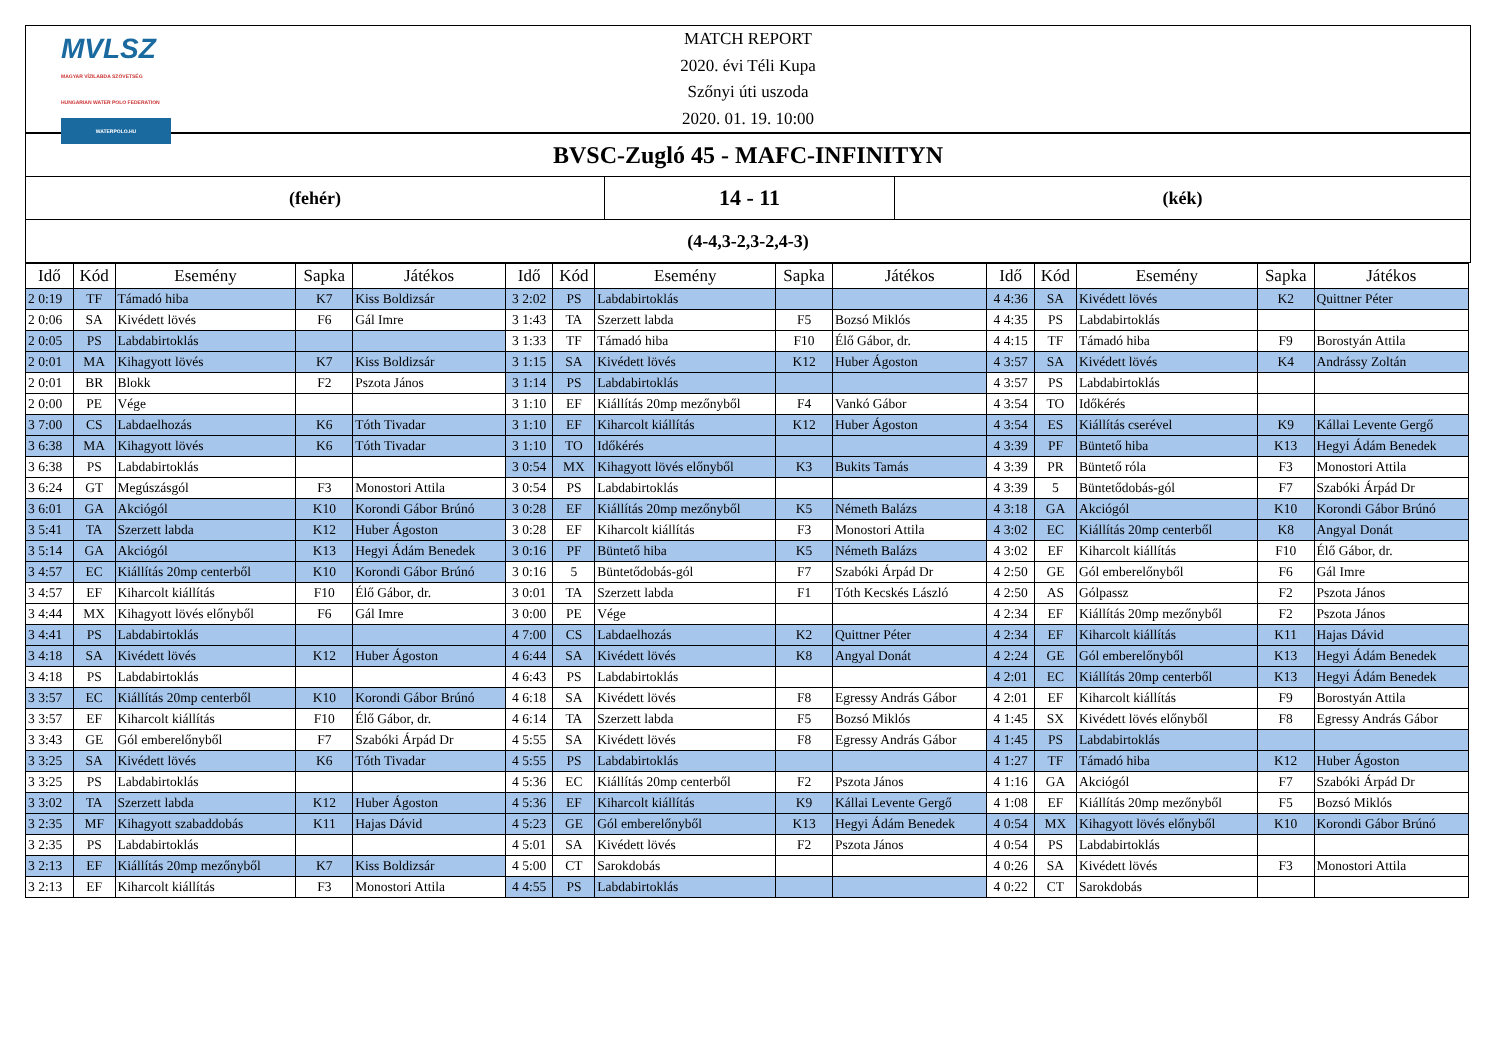MVLSZ
MAGYAR VÍZILABDA SZÖVETSÉG
HUNGARIAN WATER POLO FEDERATION
WATERPOLO.HU
MATCH REPORT
2020. évi Téli Kupa
Szőnyi úti uszoda
2020. 01. 19. 10:00
BVSC-Zugló 45 - MAFC-INFINITYN
(fehér)
14 - 11
(kék)
(4-4,3-2,3-2,4-3)
| Idő | Kód | Esemény | Sapka | Játékos | Idő | Kód | Esemény | Sapka | Játékos | Idő | Kód | Esemény | Sapka | Játékos |
| --- | --- | --- | --- | --- | --- | --- | --- | --- | --- | --- | --- | --- | --- | --- |
| 2 0:19 | TF | Támadó hiba | K7 | Kiss Boldizsár | 3 2:02 | PS | Labdabirtoklás | | | 4 4:36 | SA | Kivédett lövés | K2 | Quittner Péter |
| 2 0:06 | SA | Kivédett lövés | F6 | Gál Imre | 3 1:43 | TA | Szerzett labda | F5 | Bozsó Miklós | 4 4:35 | PS | Labdabirtoklás | | |
| 2 0:05 | PS | Labdabirtoklás | | | 3 1:33 | TF | Támadó hiba | F10 | Élő Gábor, dr. | 4 4:15 | TF | Támadó hiba | F9 | Borostyán Attila |
| 2 0:01 | MA | Kihagyott lövés | K7 | Kiss Boldizsár | 3 1:15 | SA | Kivédett lövés | K12 | Huber Ágoston | 4 3:57 | SA | Kivédett lövés | K4 | Andrássy Zoltán |
| 2 0:01 | BR | Blokk | F2 | Pszota János | 3 1:14 | PS | Labdabirtoklás | | | 4 3:57 | PS | Labdabirtoklás | | |
| 2 0:00 | PE | Vége | | | 3 1:10 | EF | Kiállítás 20mp mezőnyből | F4 | Vankó Gábor | 4 3:54 | TO | Időkérés | | |
| 3 7:00 | CS | Labdaelhozás | K6 | Tóth Tivadar | 3 1:10 | EF | Kiharcolt kiállítás | K12 | Huber Ágoston | 4 3:54 | ES | Kiállítás cserével | K9 | Kállai Levente Gergő |
| 3 6:38 | MA | Kihagyott lövés | K6 | Tóth Tivadar | 3 1:10 | TO | Időkérés | | | 4 3:39 | PF | Büntető hiba | K13 | Hegyi Ádám Benedek |
| 3 6:38 | PS | Labdabirtoklás | | | 3 0:54 | MX | Kihagyott lövés előnyből | K3 | Bukits Tamás | 4 3:39 | PR | Büntető róla | F3 | Monostori Attila |
| 3 6:24 | GT | Megúszásgól | F3 | Monostori Attila | 3 0:54 | PS | Labdabirtoklás | | | 4 3:39 | 5 | Büntetődobás-gól | F7 | Szabóki Árpád Dr |
| 3 6:01 | GA | Akciógól | K10 | Korondi Gábor Brúnó | 3 0:28 | EF | Kiállítás 20mp mezőnyből | K5 | Németh Balázs | 4 3:18 | GA | Akciógól | K10 | Korondi Gábor Brúnó |
| 3 5:41 | TA | Szerzett labda | K12 | Huber Ágoston | 3 0:28 | EF | Kiharcolt kiállítás | F3 | Monostori Attila | 4 3:02 | EC | Kiállítás 20mp centerből | K8 | Angyal Donát |
| 3 5:14 | GA | Akciógól | K13 | Hegyi Ádám Benedek | 3 0:16 | PF | Büntető hiba | K5 | Németh Balázs | 4 3:02 | EF | Kiharcolt kiállítás | F10 | Élő Gábor, dr. |
| 3 4:57 | EC | Kiállítás 20mp centerből | K10 | Korondi Gábor Brúnó | 3 0:16 | 5 | Büntetődobás-gól | F7 | Szabóki Árpád Dr | 4 2:50 | GE | Gól emberelőnyből | F6 | Gál Imre |
| 3 4:57 | EF | Kiharcolt kiállítás | F10 | Élő Gábor, dr. | 3 0:01 | TA | Szerzett labda | F1 | Tóth Kecskés László | 4 2:50 | AS | Gólpassz | F2 | Pszota János |
| 3 4:44 | MX | Kihagyott lövés előnyből | F6 | Gál Imre | 3 0:00 | PE | Vége | | | 4 2:34 | EF | Kiállítás 20mp mezőnyből | F2 | Pszota János |
| 3 4:41 | PS | Labdabirtoklás | | | 4 7:00 | CS | Labdaelhozás | K2 | Quittner Péter | 4 2:34 | EF | Kiharcolt kiállítás | K11 | Hajas Dávid |
| 3 4:18 | SA | Kivédett lövés | K12 | Huber Ágoston | 4 6:44 | SA | Kivédett lövés | K8 | Angyal Donát | 4 2:24 | GE | Gól emberelőnyből | K13 | Hegyi Ádám Benedek |
| 3 4:18 | PS | Labdabirtoklás | | | 4 6:43 | PS | Labdabirtoklás | | | 4 2:01 | EC | Kiállítás 20mp centerből | K13 | Hegyi Ádám Benedek |
| 3 3:57 | EC | Kiállítás 20mp centerből | K10 | Korondi Gábor Brúnó | 4 6:18 | SA | Kivédett lövés | F8 | Egressy András Gábor | 4 2:01 | EF | Kiharcolt kiállítás | F9 | Borostyán Attila |
| 3 3:57 | EF | Kiharcolt kiállítás | F10 | Élő Gábor, dr. | 4 6:14 | TA | Szerzett labda | F5 | Bozsó Miklós | 4 1:45 | SX | Kivédett lövés előnyből | F8 | Egressy András Gábor |
| 3 3:43 | GE | Gól emberelőnyből | F7 | Szabóki Árpád Dr | 4 5:55 | SA | Kivédett lövés | F8 | Egressy András Gábor | 4 1:45 | PS | Labdabirtoklás | | |
| 3 3:25 | SA | Kivédett lövés | K6 | Tóth Tivadar | 4 5:55 | PS | Labdabirtoklás | | | 4 1:27 | TF | Támadó hiba | K12 | Huber Ágoston |
| 3 3:25 | PS | Labdabirtoklás | | | 4 5:36 | EC | Kiállítás 20mp centerből | F2 | Pszota János | 4 1:16 | GA | Akciógól | F7 | Szabóki Árpád Dr |
| 3 3:02 | TA | Szerzett labda | K12 | Huber Ágoston | 4 5:36 | EF | Kiharcolt kiállítás | K9 | Kállai Levente Gergő | 4 1:08 | EF | Kiállítás 20mp mezőnyből | F5 | Bozsó Miklós |
| 3 2:35 | MF | Kihagyott szabaddobás | K11 | Hajas Dávid | 4 5:23 | GE | Gól emberelőnyből | K13 | Hegyi Ádám Benedek | 4 0:54 | MX | Kihagyott lövés előnyből | K10 | Korondi Gábor Brúnó |
| 3 2:35 | PS | Labdabirtoklás | | | 4 5:01 | SA | Kivédett lövés | F2 | Pszota János | 4 0:54 | PS | Labdabirtoklás | | |
| 3 2:13 | EF | Kiállítás 20mp mezőnyből | K7 | Kiss Boldizsár | 4 5:00 | CT | Sarokdobás | | | 4 0:26 | SA | Kivédett lövés | F3 | Monostori Attila |
| 3 2:13 | EF | Kiharcolt kiállítás | F3 | Monostori Attila | 4 4:55 | PS | Labdabirtoklás | | | 4 0:22 | CT | Sarokdobás | | |